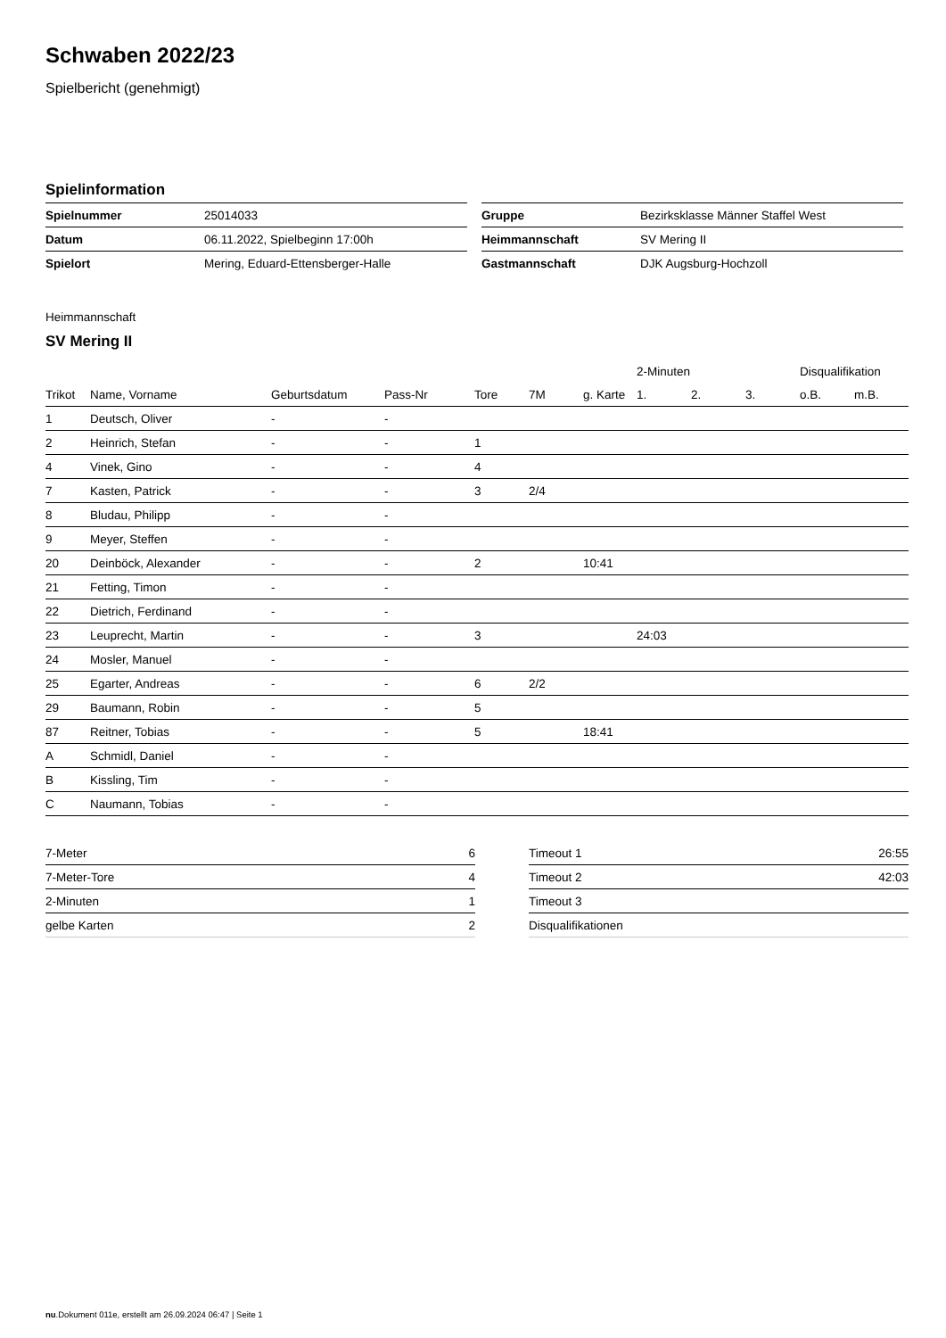Schwaben 2022/23
Spielbericht (genehmigt)
Spielinformation
| Spielnummer | 25014033 |
| Datum | 06.11.2022, Spielbeginn 17:00h |
| Spielort | Mering, Eduard-Ettensberger-Halle |
| Gruppe | Bezirksklasse Männer Staffel West |
| Heimmannschaft | SV Mering II |
| Gastmannschaft | DJK Augsburg-Hochzoll |
Heimmannschaft
SV Mering II
| | | | | | | | 2-Minuten | | | Disqualifikation | |
| --- | --- | --- | --- | --- | --- | --- | --- | --- | --- | --- | --- |
| Trikot | Name, Vorname | Geburtsdatum | Pass-Nr | Tore | 7M | g. Karte | 1. | 2. | 3. | o.B. | m.B. |
| 1 | Deutsch, Oliver | - | - | | | | | | | | |
| 2 | Heinrich, Stefan | - | - | 1 | | | | | | | |
| 4 | Vinek, Gino | - | - | 4 | | | | | | | |
| 7 | Kasten, Patrick | - | - | 3 | 2/4 | | | | | | |
| 8 | Bludau, Philipp | - | - | | | | | | | | |
| 9 | Meyer, Steffen | - | - | | | | | | | | |
| 20 | Deinböck, Alexander | - | - | 2 | | 10:41 | | | | | |
| 21 | Fetting, Timon | - | - | | | | | | | | |
| 22 | Dietrich, Ferdinand | - | - | | | | | | | | |
| 23 | Leuprecht, Martin | - | - | 3 | | | 24:03 | | | | |
| 24 | Mosler, Manuel | - | - | | | | | | | | |
| 25 | Egarter, Andreas | - | - | 6 | 2/2 | | | | | | |
| 29 | Baumann, Robin | - | - | 5 | | | | | | | |
| 87 | Reitner, Tobias | - | - | 5 | | 18:41 | | | | | |
| A | Schmidl, Daniel | - | - | | | | | | | | |
| B | Kissling, Tim | - | - | | | | | | | | |
| C | Naumann, Tobias | - | - | | | | | | | | |
| 7-Meter | 6 |
| 7-Meter-Tore | 4 |
| 2-Minuten | 1 |
| gelbe Karten | 2 |
| Timeout 1 | 26:55 |
| Timeout 2 | 42:03 |
| Timeout 3 | |
| Disqualifikationen | |
nu.Dokument 011e, erstellt am 26.09.2024 06:47 | Seite 1